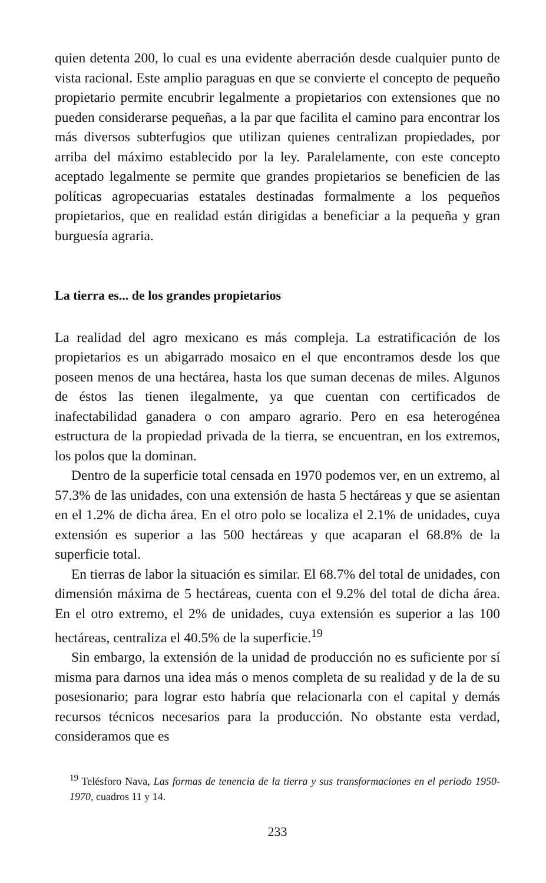quien detenta 200, lo cual es una evidente aberración desde cualquier punto de vista racional. Este amplio paraguas en que se convierte el concepto de pequeño propietario permite encubrir legalmente a propietarios con extensiones que no pueden considerarse pequeñas, a la par que facilita el camino para encontrar los más diversos subterfugios que utilizan quienes centralizan propiedades, por arriba del máximo establecido por la ley. Paralelamente, con este concepto aceptado legalmente se permite que grandes propietarios se beneficien de las políticas agropecuarias estatales destinadas formalmente a los pequeños propietarios, que en realidad están dirigidas a beneficiar a la pequeña y gran burguesía agraria.
La tierra es... de los grandes propietarios
La realidad del agro mexicano es más compleja. La estratificación de los propietarios es un abigarrado mosaico en el que encontramos desde los que poseen menos de una hectárea, hasta los que suman decenas de miles. Algunos de éstos las tienen ilegalmente, ya que cuentan con certificados de inafectabilidad ganadera o con amparo agrario. Pero en esa heterogénea estructura de la propiedad privada de la tierra, se encuentran, en los extremos, los polos que la dominan.
Dentro de la superficie total censada en 1970 podemos ver, en un extremo, al 57.3% de las unidades, con una extensión de hasta 5 hectáreas y que se asientan en el 1.2% de dicha área. En el otro polo se localiza el 2.1% de unidades, cuya extensión es superior a las 500 hectáreas y que acaparan el 68.8% de la superficie total.
En tierras de labor la situación es similar. El 68.7% del total de unidades, con dimensión máxima de 5 hectáreas, cuenta con el 9.2% del total de dicha área. En el otro extremo, el 2% de unidades, cuya extensión es superior a las 100 hectáreas, centraliza el 40.5% de la superficie.<sup>19</sup>
Sin embargo, la extensión de la unidad de producción no es suficiente por sí misma para darnos una idea más o menos completa de su realidad y de la de su posesionario; para lograr esto habría que relacionarla con el capital y demás recursos técnicos necesarios para la producción. No obstante esta verdad, consideramos que es
<sup>19</sup> Telésforo Nava, Las formas de tenencia de la tierra y sus transformaciones en el periodo 1950-1970, cuadros 11 y 14.
233